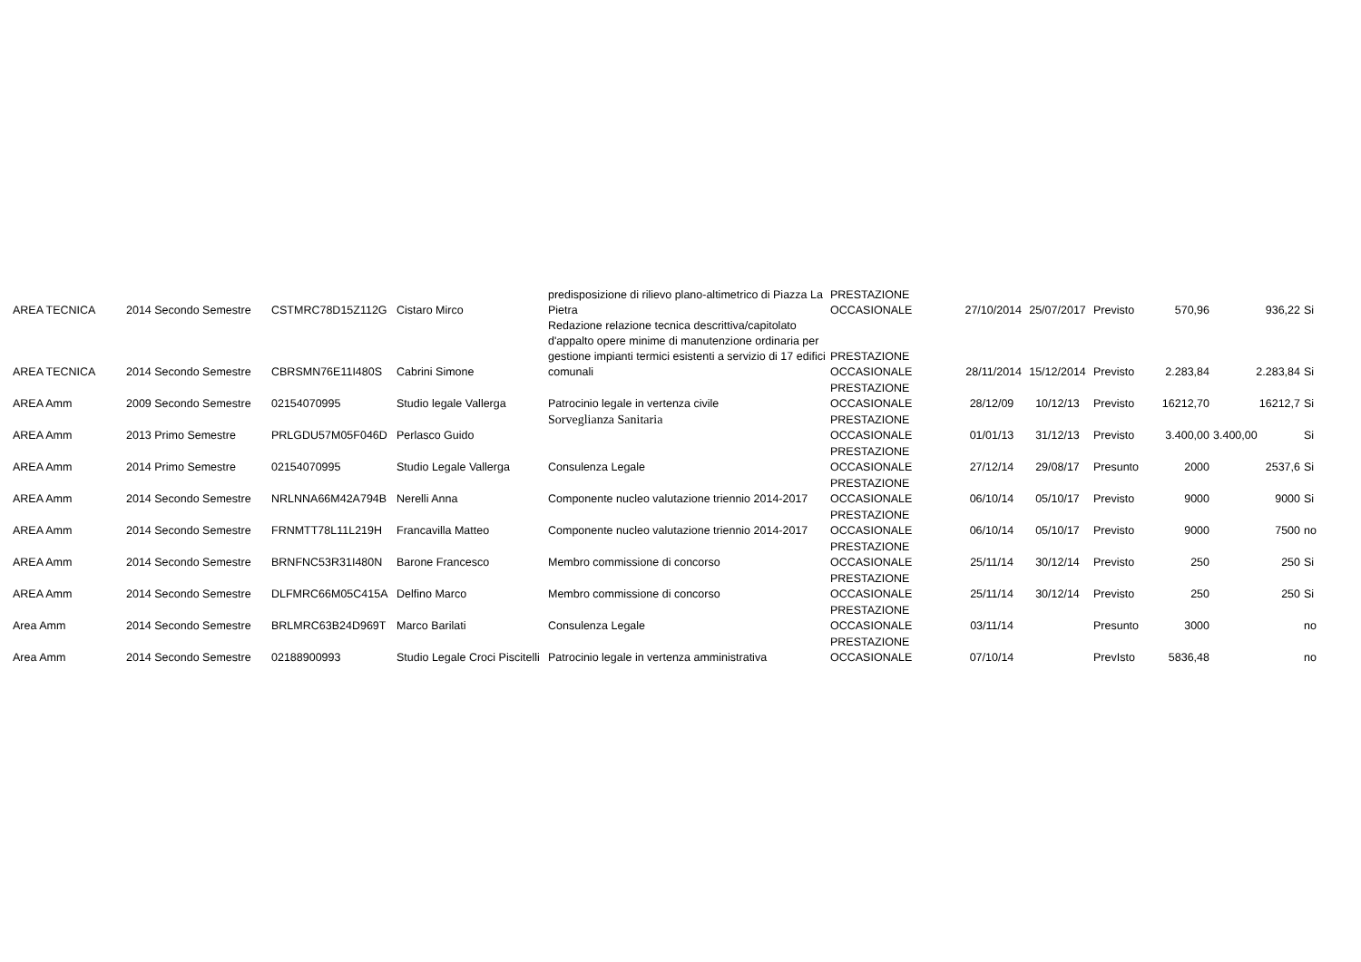| AREA TECNICA | 2014 Secondo Semestre | CSTMRC78D15Z112G | Cistaro Mirco | predisposizione di rilievo plano-altimetrico di Piazza La Pietra | PRESTAZIONE OCCASIONALE | 27/10/2014 | 25/07/2017 | Previsto | 570,96 | 936,22 | Si |
| AREA TECNICA | 2014 Secondo Semestre | CBRSMN76E11I480S | Cabrini Simone | Redazione relazione tecnica descrittiva/capitolato d'appalto opere minime di manutenzione ordinaria per gestione impianti termici esistenti a servizio di 17 edifici comunali | PRESTAZIONE OCCASIONALE | 28/11/2014 | 15/12/2014 | Previsto | 2.283,84 | 2.283,84 | Si |
| AREA Amm | 2009 Secondo Semestre | 02154070995 | Studio legale Vallerga | Patrocinio legale in vertenza civile | PRESTAZIONE OCCASIONALE | 28/12/09 | 10/12/13 | Previsto | 16212,70 | 16212,7 | Si |
| AREA Amm | 2013 Primo Semestre | PRLGDU57M05F046D | Perlasco Guido | Sorveglianza Sanitaria | PRESTAZIONE OCCASIONALE | 01/01/13 | 31/12/13 | Previsto | 3.400,00 | 3.400,00 | Si |
| AREA Amm | 2014 Primo Semestre | 02154070995 | Studio Legale Vallerga | Consulenza Legale | PRESTAZIONE OCCASIONALE | 27/12/14 | 29/08/17 | Presunto | 2000 | 2537,6 | Si |
| AREA Amm | 2014 Secondo Semestre | NRLNNA66M42A794B | Nerelli Anna | Componente nucleo valutazione triennio 2014-2017 | PRESTAZIONE OCCASIONALE | 06/10/14 | 05/10/17 | Previsto | 9000 | 9000 | Si |
| AREA Amm | 2014 Secondo Semestre | FRNMTT78L11L219H | Francavilla Matteo | Componente nucleo valutazione triennio 2014-2017 | PRESTAZIONE OCCASIONALE | 06/10/14 | 05/10/17 | Previsto | 9000 | 7500 | no |
| AREA Amm | 2014 Secondo Semestre | BRNFNC53R31I480N | Barone Francesco | Membro commissione di concorso | PRESTAZIONE OCCASIONALE | 25/11/14 | 30/12/14 | Previsto | 250 | 250 | Si |
| AREA Amm | 2014 Secondo Semestre | DLFMRC66M05C415A | Delfino Marco | Membro commissione di concorso | PRESTAZIONE OCCASIONALE | 25/11/14 | 30/12/14 | Previsto | 250 | 250 | Si |
| Area Amm | 2014 Secondo Semestre | BRLMRC63B24D969T | Marco Barilati | Consulenza Legale | PRESTAZIONE OCCASIONALE | 03/11/14 | | Presunto | 3000 | | no |
| Area Amm | 2014 Secondo Semestre | 02188900993 | Studio Legale Croci Piscitelli | Patrocinio legale in vertenza amministrativa | PRESTAZIONE OCCASIONALE | 07/10/14 | | PrevIsto | 5836,48 | | no |